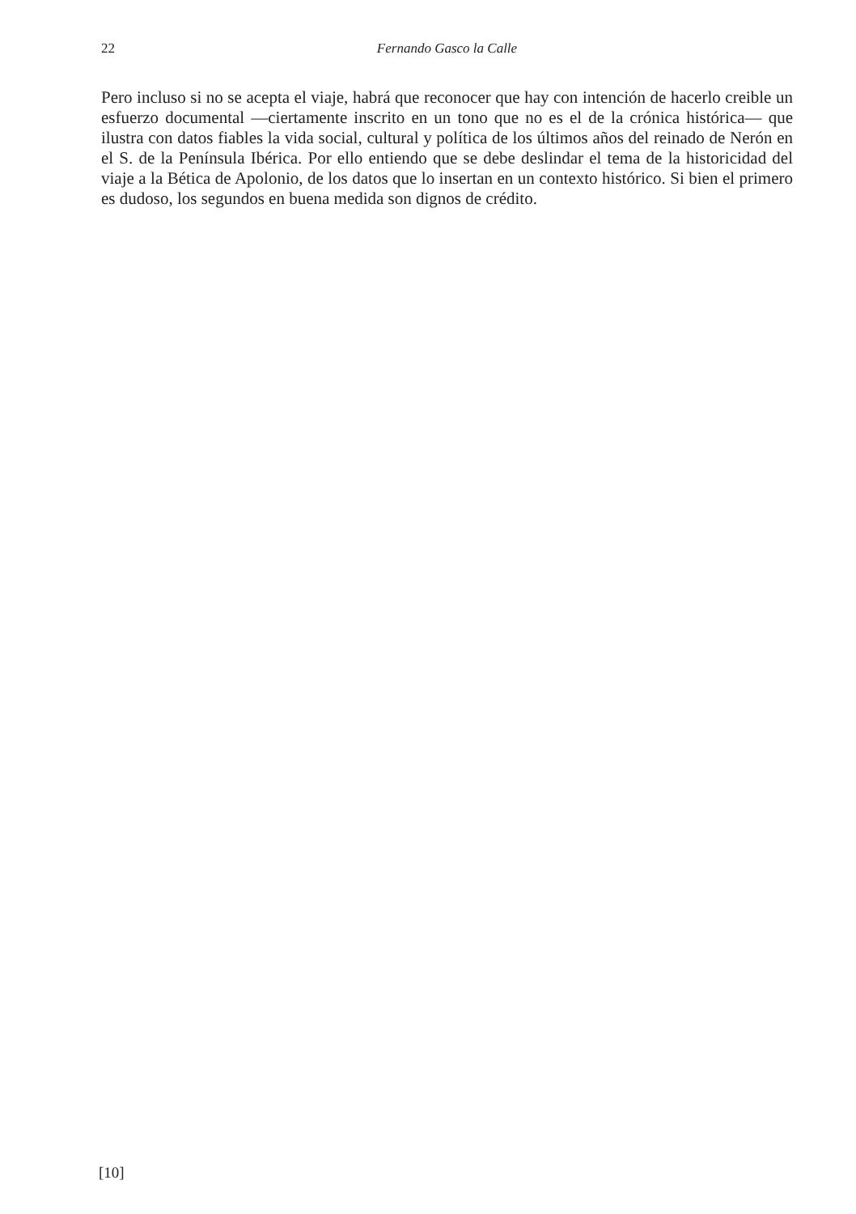22 Fernando Gasco la Calle
Pero incluso si no se acepta el viaje, habrá que reconocer que hay con intención de hacerlo creible un esfuerzo documental —ciertamente inscrito en un tono que no es el de la crónica histórica— que ilustra con datos fiables la vida social, cultural y política de los últimos años del reinado de Nerón en el S. de la Península Ibérica. Por ello entiendo que se debe deslindar el tema de la historicidad del viaje a la Bética de Apolonio, de los datos que lo insertan en un contexto histórico. Si bien el primero es dudoso, los segundos en buena medida son dignos de crédito.
[10]